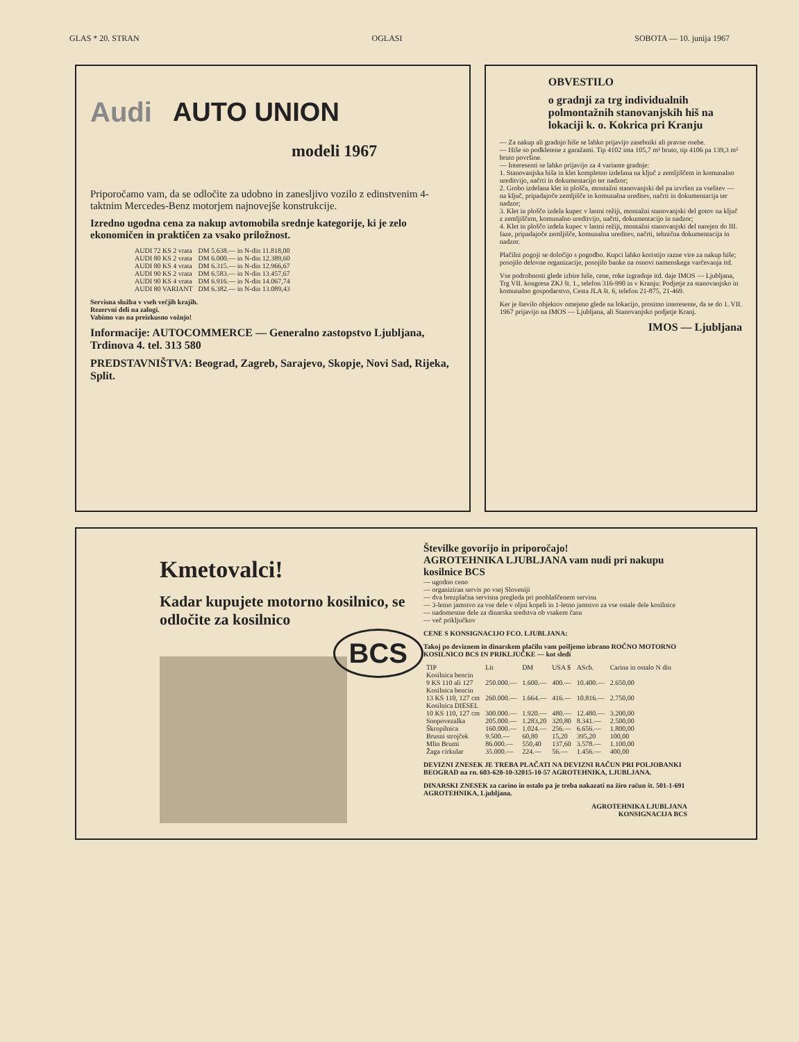GLAS * 20. STRAN OGLASI SOBOTA — 10. junija 1967
Audi AUTO UNION
modeli 1967
Priporočamo vam, da se odločite za udobno in zanesljivo vozilo z edinstvenim 4-taktnim Mercedes-Benz motorjem najnovejše konstrukcije.
Izredno ugodna cena za nakup avtomobila srednje kategorije, ki je zelo ekonomičen in praktičen za vsako priložnost.
| AUDI 72 KS 2 vrata | DM 5.638.— in N-din 11.818,00 |
| AUDI 80 KS 2 vrata | DM 6.000.— in N-din 12.389,60 |
| AUDI 80 KS 4 vrata | DM 6.315.— in N-din 12.966,67 |
| AUDI 90 KS 2 vrata | DM 6.583.— in N-din 13.457,67 |
| AUDI 90 KS 4 vrata | DM 6.916.— in N-din 14.067,74 |
| AUDI 80 VARIANT | DM 6.382.— in N-din 13.089,43 |
Servisna služba v vseh večjih krajih.
Rezervni deli na zalogi.
Vabimo vas na preizkusno vožnjo!
Informacije: AUTOCOMMERCE — Generalno zastopstvo Ljubljana, Trdinova 4. tel. 313 580
PREDSTAVNIŠTVA: Beograd, Zagreb, Sarajevo, Skopje, Novi Sad, Rijeka, Split.
OBVESTILO
o gradnji za trg individualnih polmontažnih stanovanjskih hiš na lokaciji k. o. Kokrica pri Kranju
— Za nakup ali gradnjo hiše se lahko prijavijo zasebniki ali pravne osebe.
— Hiše so podkletene z garažami. Tip 4102 ima 105,7 m² bruto, tip 4106 pa 139,3 m² bruto površine.
— Interesenti se lahko prijavijo za 4 variante gradnje:
1. Stanovanjska hiša in klet kompletno izdelana na ključ z zemljiščem in komunalno ureditvijo, načrti in dokumentacijo ter nadzor;
2. Grobo izdelana klet in plošča, montažni stanovanjski del pa izvršen za vselitev — na ključ, pripadajoče zemljišče in komunalna ureditev, načrti in dokumentacija ter nadzor;
3. Klet in ploščo izdela kupec v lastni režiji, montažni stanovanjski del gotov na ključ z zemljiščem, komunalno ureditvijo, načrti, dokumentacijo in nadzor;
4. Klet in ploščo izdela kupec v lastni režiji, montažni stanovanjski del narejen do III. faze, pripadajoče zemljišče, komunalna ureditev, načrti, tehnična dokumentacija in nadzor.
Plačilni pogoji se določijo s pogodbo. Kupci lahko koristijo razne vire za nakup hiše; posojilo delovne organizacije, posojilo banke na osnovi namenskega varčevanja itd.
Vse podrobnosti glede izbire hiše, cene, roke izgradnje itd. daje IMOS — Ljubljana, Trg VII. kongresa ZKJ št. 1., telefon 316-990 in v Kranju: Podjetje za stanovanjsko in komunalno gospodarstvo, Cesta JLA št. 6, telefon 21-875, 21-469.
Ker je število objektov omejeno glede na lokacijo, prosimo interesente, da se do 1. VII. 1967 prijavijo na IMOS — Ljubljana, ali Stanovanjsko podjetje Kranj.
IMOS — Ljubljana
Kmetovalci!
Kadar kupujete motorno kosilnico, se odločite za kosilnico
BCS
Številke govorijo in priporočajo!
AGROTEHNIKA LJUBLJANA vam nudi pri nakupu kosilnice BCS
— ugodno ceno
— organiziran servis po vsej Sloveniji
— dva brezplačna servisna pregleda pri pooblaščenem servisu
— 3-letno jamstvo za vse dele v oljni kopeli in 1-letno jamstvo za vse ostale dele kosilnice
— nadomestne dele za dinarska sredstva ob vsakem času
— več priključkov
CENE S KONSIGNACIJO FCO. LJUBLJANA:
Takoj po deviznem in dinarskem plačilu vam pošljemo izbrano ROČNO MOTORNO KOSILNICO BCS IN PRIKLJUČKE — kot sledi
| TIP | Lit | DM | USA $ | ASch. | Carina in ostalo N din |
| --- | --- | --- | --- | --- | --- |
| Kosilnica bencin | | | | | |
| 9 KS 110 ali 127 | 250.000.— | 1.600.— | 400.— | 10.400.— | 2.650,00 |
| Kosilnica bencin | | | | | |
| 13 KS 110, 127 cm | 260.000.— | 1.664.— | 416.— | 10.816.— | 2.750,00 |
| Kosilnica DIESEL | | | | | |
| 10 KS 110, 127 cm | 300.000.— | 1.920.— | 480.— | 12.480.— | 3.200,00 |
| Snopovezalka | 205.000.— | 1.283,20 | 320,80 | 8.341.— | 2.500,00 |
| Škropilnica | 160.000.— | 1.024.— | 256.— | 6.656.— | 1.800,00 |
| Brusni strojček | 9.500.— | 60,80 | 15,20 | 395,20 | 100,00 |
| Mlin Brumi | 86.000.— | 550,40 | 137,60 | 3.578.— | 1.100,00 |
| Žaga cirkular | 35.000.— | 224.— | 56.— | 1.456.— | 400,00 |
DEVIZNI ZNESEK JE TREBA PLAČATI NA DEVIZNI RAČUN PRI POLJOBANKI BEOGRAD na rn. 603-620-10-32015-10-57 AGROTEHNIKA, LJUBLJANA.
DINARSKI ZNESEK za carino in ostalo pa je treba nakazati na žiro račun št. 501-1-691 AGROTEHNIKA, Ljubljana.
AGROTEHNIKA LJUBLJANA
KONSIGNACIJA BCS